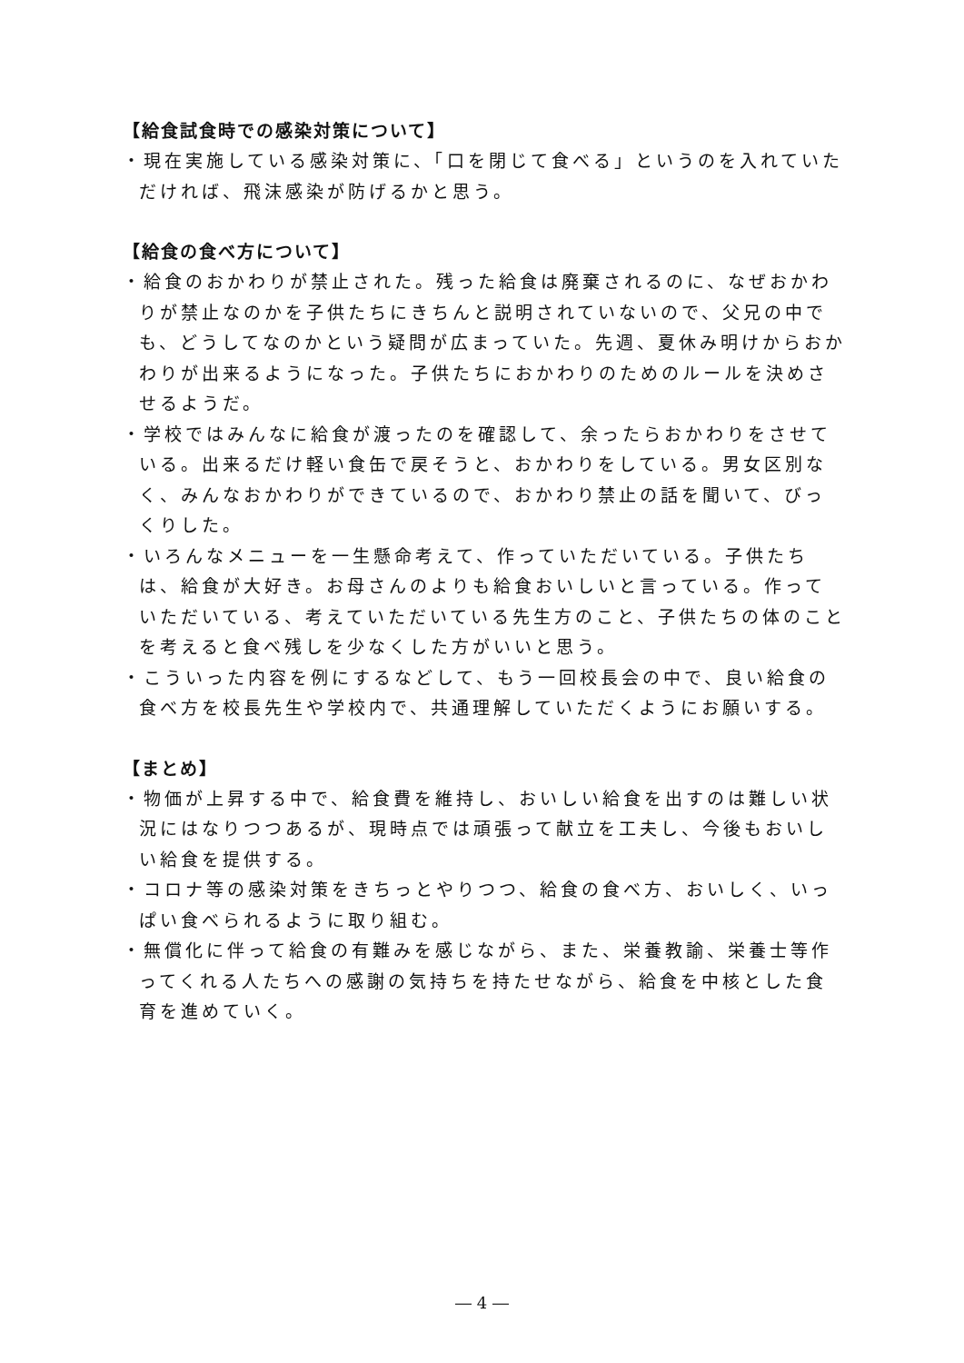【給食試食時での感染対策について】
・現在実施している感染対策に、「口を閉じて食べる」というのを入れていただければ、飛沫感染が防げるかと思う。
【給食の食べ方について】
・給食のおかわりが禁止された。残った給食は廃棄されるのに、なぜおかわりが禁止なのかを子供たちにきちんと説明されていないので、父兄の中でも、どうしてなのかという疑問が広まっていた。先週、夏休み明けからおかわりが出来るようになった。子供たちにおかわりのためのルールを決めさせるようだ。
・学校ではみんなに給食が渡ったのを確認して、余ったらおかわりをさせている。出来るだけ軽い食缶で戻そうと、おかわりをしている。男女区別なく、みんなおかわりができているので、おかわり禁止の話を聞いて、びっくりした。
・いろんなメニューを一生懸命考えて、作っていただいている。子供たちは、給食が大好き。お母さんのよりも給食おいしいと言っている。作っていただいている、考えていただいている先生方のこと、子供たちの体のことを考えると食べ残しを少なくした方がいいと思う。
・こういった内容を例にするなどして、もう一回校長会の中で、良い給食の食べ方を校長先生や学校内で、共通理解していただくようにお願いする。
【まとめ】
・物価が上昇する中で、給食費を維持し、おいしい給食を出すのは難しい状況にはなりつつあるが、現時点では頑張って献立を工夫し、今後もおいしい給食を提供する。
・コロナ等の感染対策をきちっとやりつつ、給食の食べ方、おいしく、いっぱい食べられるように取り組む。
・無償化に伴って給食の有難みを感じながら、また、栄養教諭、栄養士等作ってくれる人たちへの感謝の気持ちを持たせながら、給食を中核とした食育を進めていく。
― 4 ―